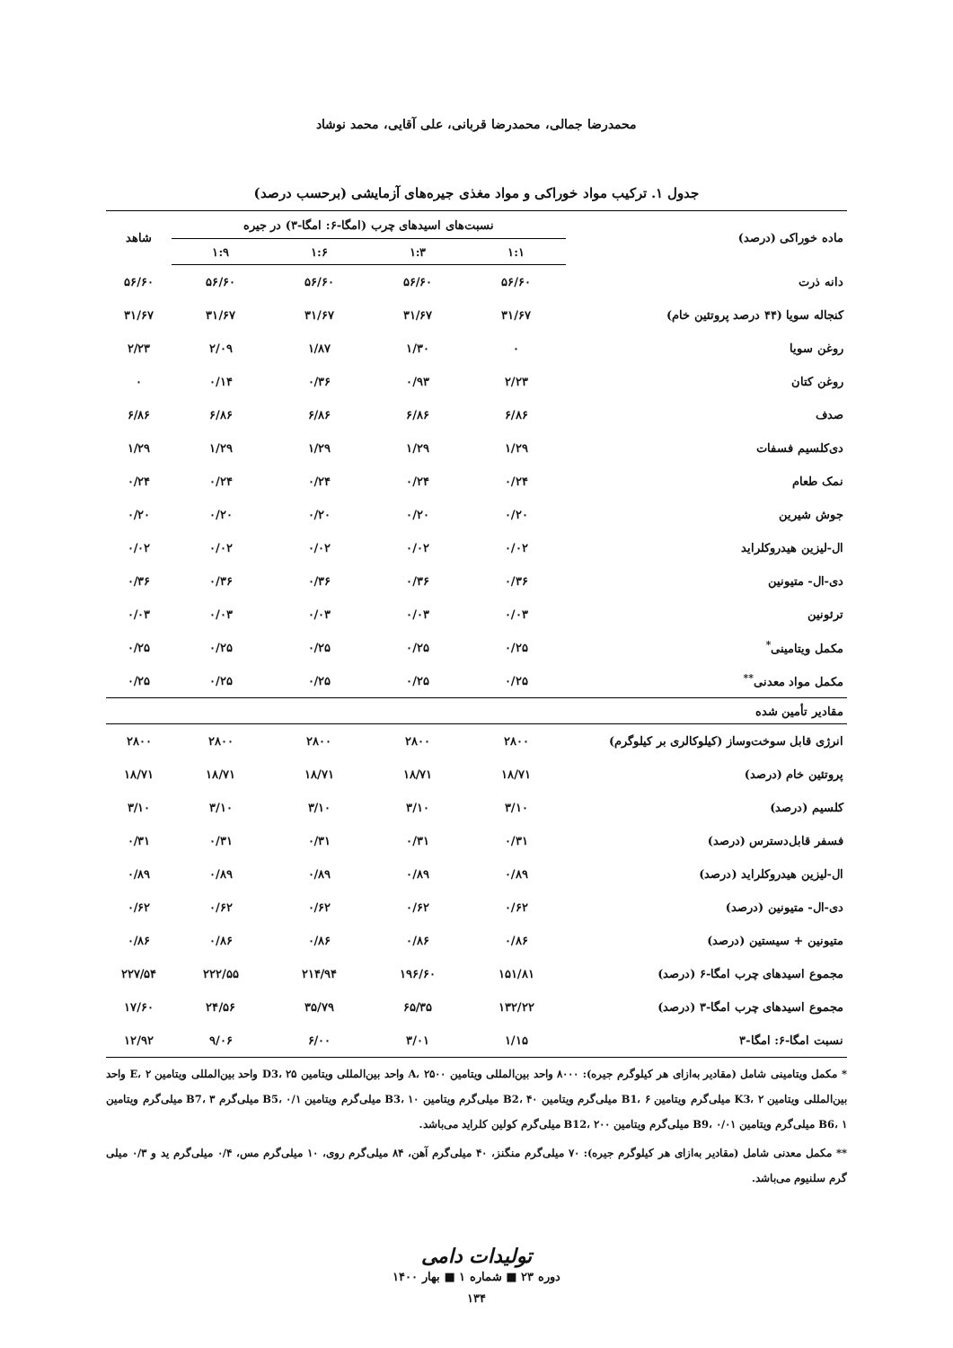محمدرضا جمالی، محمدرضا قربانی، علی آقایی، محمد نوشاد
جدول ۱. ترکیب مواد خوراکی و مواد مغذی جیره‌های آزمایشی (برحسب درصد)
| ماده خوراکی (درصد) | نسبت‌های اسیدهای چرب (امگا-۶: امگا-۳) در جیره | | | | شاهد |
| --- | --- | --- | --- | --- | --- |
| | ۱:۱ | ۱:۳ | ۱:۶ | ۱:۹ | |
| دانه ذرت | ۵۶/۶۰ | ۵۶/۶۰ | ۵۶/۶۰ | ۵۶/۶۰ | ۵۶/۶۰ |
| کنجاله سویا (۴۴ درصد پروتئین خام) | ۳۱/۶۷ | ۳۱/۶۷ | ۳۱/۶۷ | ۳۱/۶۷ | ۳۱/۶۷ |
| روغن سویا | ۰ | ۱/۳۰ | ۱/۸۷ | ۲/۰۹ | ۲/۲۳ |
| روغن کتان | ۲/۲۳ | ۰/۹۳ | ۰/۳۶ | ۰/۱۴ | ۰ |
| صدف | ۶/۸۶ | ۶/۸۶ | ۶/۸۶ | ۶/۸۶ | ۶/۸۶ |
| دی‌کلسیم فسفات | ۱/۲۹ | ۱/۲۹ | ۱/۲۹ | ۱/۲۹ | ۱/۲۹ |
| نمک طعام | ۰/۲۴ | ۰/۲۴ | ۰/۲۴ | ۰/۲۴ | ۰/۲۴ |
| جوش شیرین | ۰/۲۰ | ۰/۲۰ | ۰/۲۰ | ۰/۲۰ | ۰/۲۰ |
| ال-لیزین هیدروکلراید | ۰/۰۲ | ۰/۰۲ | ۰/۰۲ | ۰/۰۲ | ۰/۰۲ |
| دی-ال- متیونین | ۰/۳۶ | ۰/۳۶ | ۰/۳۶ | ۰/۳۶ | ۰/۳۶ |
| ترئونین | ۰/۰۳ | ۰/۰۳ | ۰/۰۳ | ۰/۰۳ | ۰/۰۳ |
| مکمل ویتامینی<sup>*</sup> | ۰/۲۵ | ۰/۲۵ | ۰/۲۵ | ۰/۲۵ | ۰/۲۵ |
| مکمل مواد معدنی<sup>**</sup> | ۰/۲۵ | ۰/۲۵ | ۰/۲۵ | ۰/۲۵ | ۰/۲۵ |
| مقادیر تأمین شده | | | | | |
| انرژی قابل سوخت‌وساز (کیلوکالری بر کیلوگرم) | ۲۸۰۰ | ۲۸۰۰ | ۲۸۰۰ | ۲۸۰۰ | ۲۸۰۰ |
| پروتئین خام (درصد) | ۱۸/۷۱ | ۱۸/۷۱ | ۱۸/۷۱ | ۱۸/۷۱ | ۱۸/۷۱ |
| کلسیم (درصد) | ۳/۱۰ | ۳/۱۰ | ۳/۱۰ | ۳/۱۰ | ۳/۱۰ |
| فسفر قابل‌دسترس (درصد) | ۰/۳۱ | ۰/۳۱ | ۰/۳۱ | ۰/۳۱ | ۰/۳۱ |
| ال-لیزین هیدروکلراید (درصد) | ۰/۸۹ | ۰/۸۹ | ۰/۸۹ | ۰/۸۹ | ۰/۸۹ |
| دی-ال- متیونین (درصد) | ۰/۶۲ | ۰/۶۲ | ۰/۶۲ | ۰/۶۲ | ۰/۶۲ |
| متیونین + سیستین (درصد) | ۰/۸۶ | ۰/۸۶ | ۰/۸۶ | ۰/۸۶ | ۰/۸۶ |
| مجموع اسیدهای چرب امگا-۶ (درصد) | ۱۵۱/۸۱ | ۱۹۶/۶۰ | ۲۱۴/۹۴ | ۲۲۲/۵۵ | ۲۲۷/۵۴ |
| مجموع اسیدهای چرب امگا-۳ (درصد) | ۱۳۲/۲۲ | ۶۵/۳۵ | ۳۵/۷۹ | ۲۴/۵۶ | ۱۷/۶۰ |
| نسبت امگا-۶: امگا-۳ | ۱/۱۵ | ۳/۰۱ | ۶/۰۰ | ۹/۰۶ | ۱۲/۹۲ |
* مکمل ویتامینی شامل (مقادیر به‌ازای هر کیلوگرم جیره): ۸۰۰۰ واحد بین‌المللی ویتامین A، ۲۵۰۰ واحد بین‌المللی ویتامین D3، ۲۵ واحد بین‌المللی ویتامین E، ۲ واحد بین‌المللی ویتامین K3، ۲ میلی‌گرم ویتامین B1، ۶ میلی‌گرم ویتامین B2، ۴۰ میلی‌گرم ویتامین B3، ۱۰ میلی‌گرم ویتامین B5، ۰/۱ میلی‌گرم B7، ۳ میلی‌گرم ویتامین B6، ۱ میلی‌گرم ویتامین B9، ۰/۰۱ میلی‌گرم ویتامین B12، ۲۰۰ میلی‌گرم کولین کلراید می‌باشد.
** مکمل معدنی شامل (مقادیر به‌ازای هر کیلوگرم جیره): ۷۰ میلی‌گرم منگنز، ۴۰ میلی‌گرم آهن، ۸۴ میلی‌گرم روی، ۱۰ میلی‌گرم مس، ۰/۴ میلی‌گرم ید و ۰/۳ میلی گرم سلنیوم می‌باشد.
تولیدات دامی
دوره ۲۳ ■ شماره ۱ ■ بهار ۱۴۰۰
۱۳۴